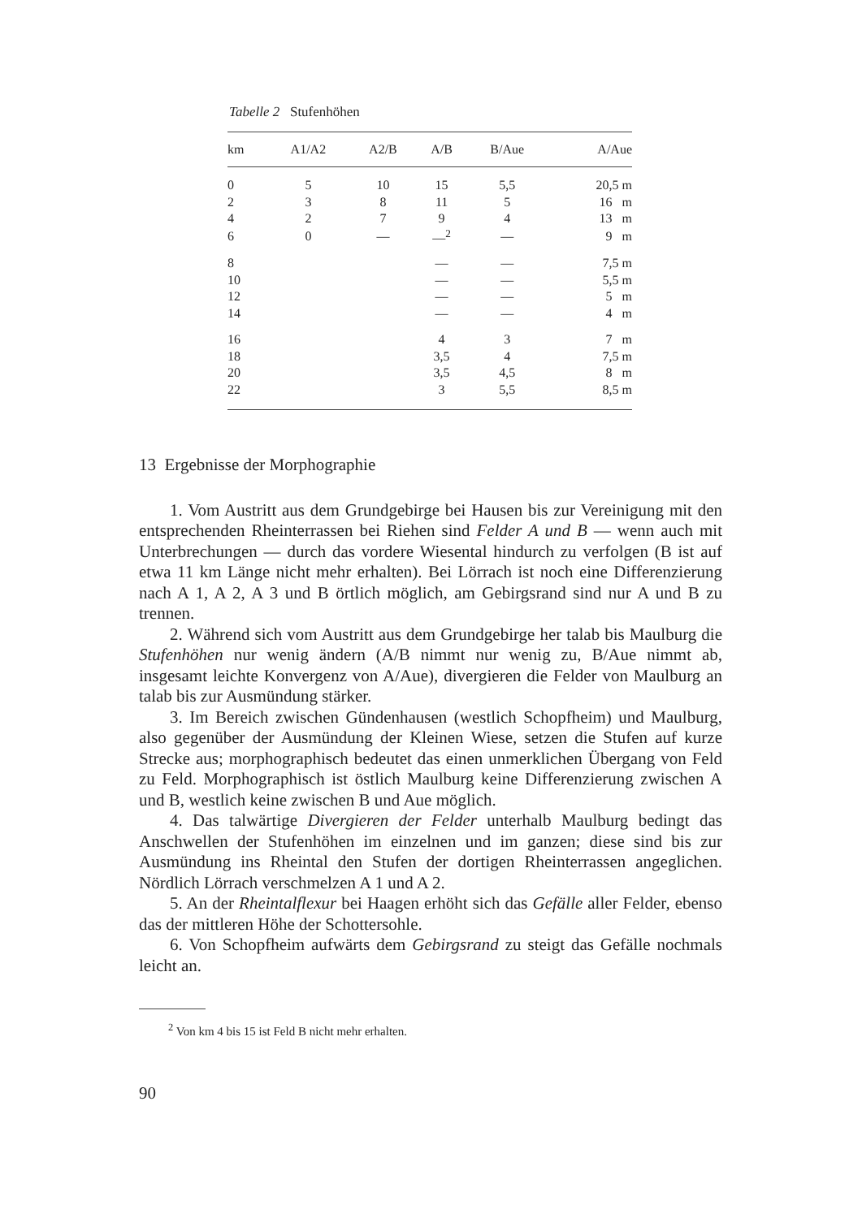Tabelle 2 Stufenhöhen
| km | A1/A2 | A2/B | A/B | B/Aue | A/Aue |
| --- | --- | --- | --- | --- | --- |
| 0 | 5 | 10 | 15 | 5,5 | 20,5 m |
| 2 | 3 | 8 | 11 | 5 | 16 m |
| 4 | 2 | 7 | 9 | 4 | 13 m |
| 6 | 0 | — | —<sup>2</sup> | — | 9 m |
| 8 | | | — | — | 7,5 m |
| 10 | | | — | — | 5,5 m |
| 12 | | | — | — | 5 m |
| 14 | | | — | — | 4 m |
| 16 | | | 4 | 3 | 7 m |
| 18 | | | 3,5 | 4 | 7,5 m |
| 20 | | | 3,5 | 4,5 | 8 m |
| 22 | | | 3 | 5,5 | 8,5 m |
13 Ergebnisse der Morphographie
1. Vom Austritt aus dem Grundgebirge bei Hausen bis zur Vereinigung mit den entsprechenden Rheinterrassen bei Riehen sind Felder A und B — wenn auch mit Unterbrechungen — durch das vordere Wiesental hindurch zu verfolgen (B ist auf etwa 11 km Länge nicht mehr erhalten). Bei Lörrach ist noch eine Differenzierung nach A 1, A 2, A 3 und B örtlich möglich, am Gebirgsrand sind nur A und B zu trennen.
2. Während sich vom Austritt aus dem Grundgebirge her talab bis Maulburg die Stufenhöhen nur wenig ändern (A/B nimmt nur wenig zu, B/Aue nimmt ab, insgesamt leichte Konvergenz von A/Aue), divergieren die Felder von Maulburg an talab bis zur Ausmündung stärker.
3. Im Bereich zwischen Gündenhausen (westlich Schopfheim) und Maulburg, also gegenüber der Ausmündung der Kleinen Wiese, setzen die Stufen auf kurze Strecke aus; morphographisch bedeutet das einen unmerklichen Übergang von Feld zu Feld. Morphographisch ist östlich Maulburg keine Differenzierung zwischen A und B, westlich keine zwischen B und Aue möglich.
4. Das talwärtige Divergieren der Felder unterhalb Maulburg bedingt das Anschwellen der Stufenhöhen im einzelnen und im ganzen; diese sind bis zur Ausmündung ins Rheintal den Stufen der dortigen Rheinterrassen angeglichen. Nördlich Lörrach verschmelzen A 1 und A 2.
5. An der Rheintalflexur bei Haagen erhöht sich das Gefälle aller Felder, ebenso das der mittleren Höhe der Schottersohle.
6. Von Schopfheim aufwärts dem Gebirgsrand zu steigt das Gefälle nochmals leicht an.
<sup>2</sup> Von km 4 bis 15 ist Feld B nicht mehr erhalten.
90